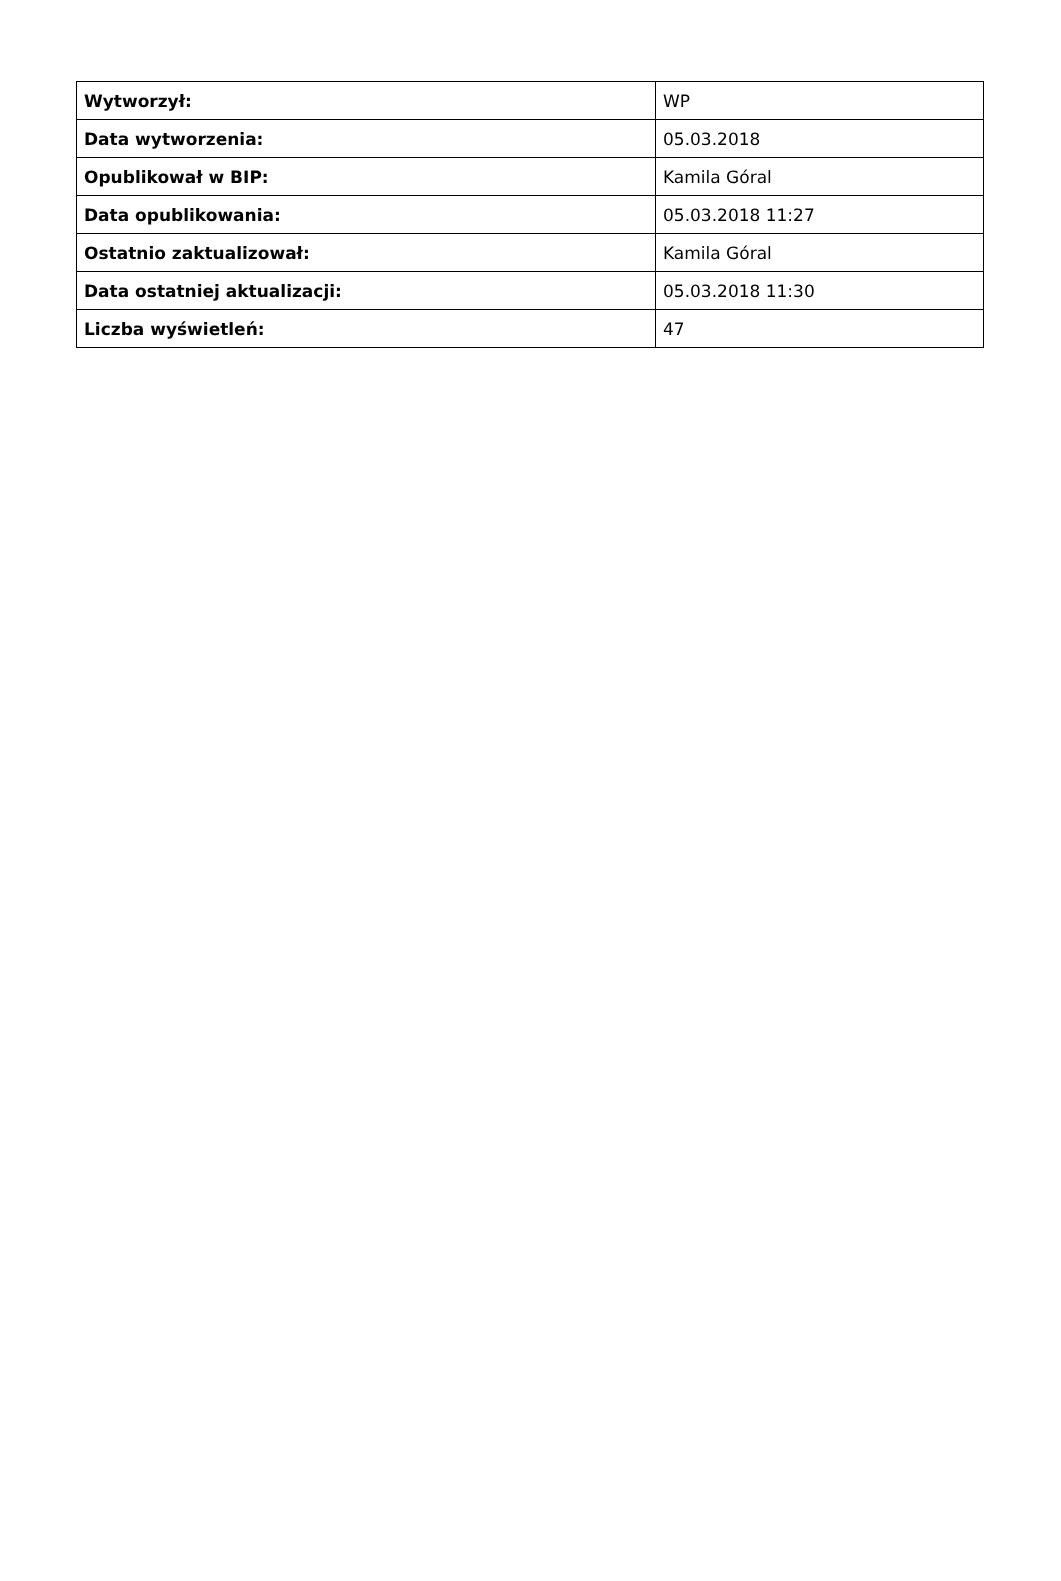| Wytworzył: | WP |
| Data wytworzenia: | 05.03.2018 |
| Opublikował w BIP: | Kamila Góral |
| Data opublikowania: | 05.03.2018 11:27 |
| Ostatnio zaktualizował: | Kamila Góral |
| Data ostatniej aktualizacji: | 05.03.2018 11:30 |
| Liczba wyświetleń: | 47 |